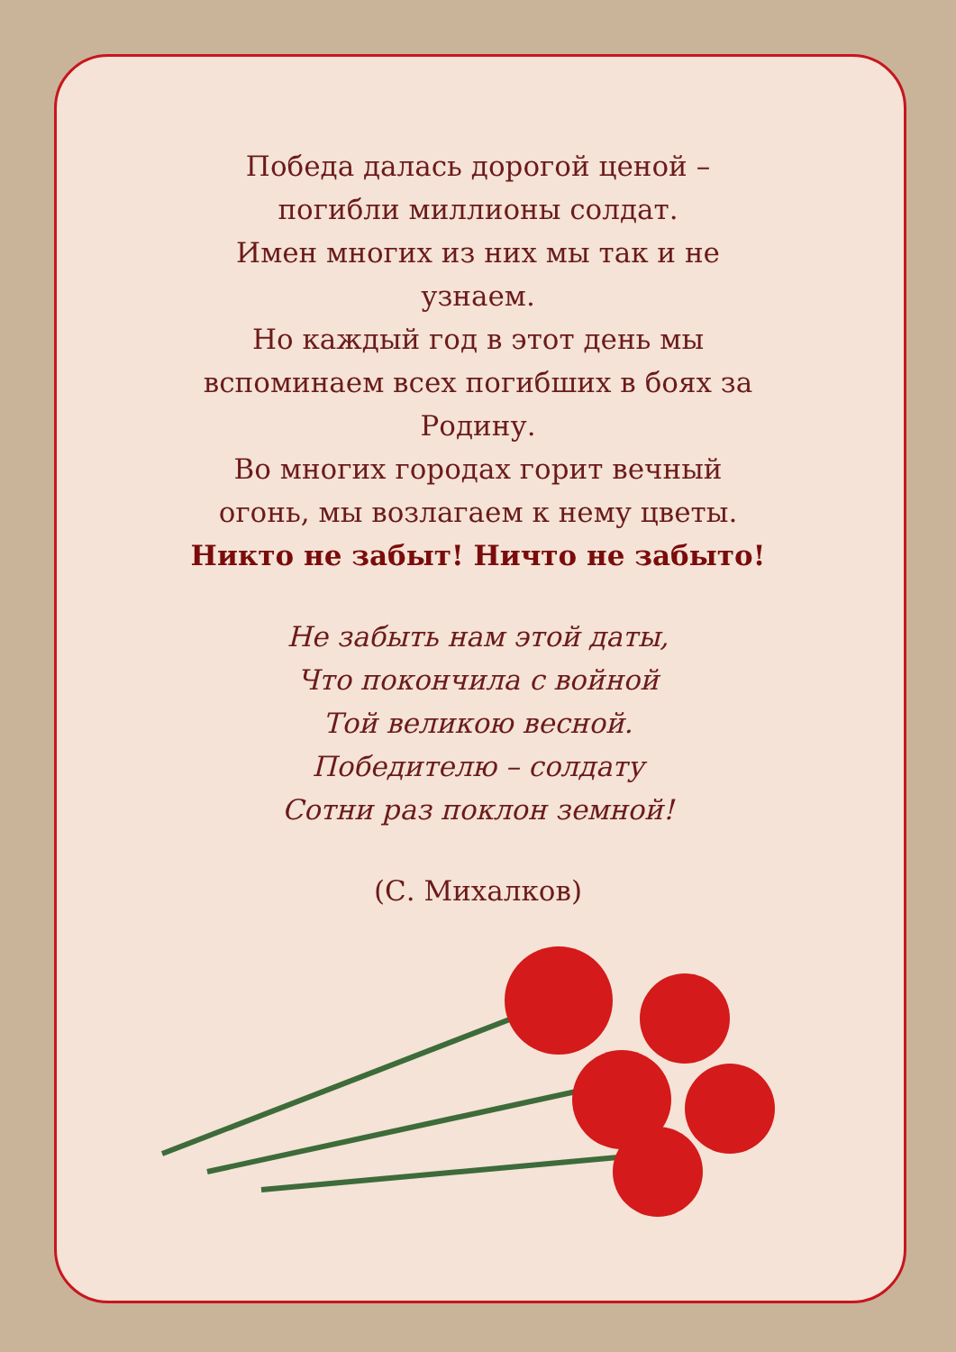Победа далась дорогой ценой –
погибли миллионы солдат.
Имен многих из них мы так и не
узнаем.
Но каждый год в этот день мы
вспоминаем всех погибших в боях за
Родину.
Во многих городах горит вечный
огонь, мы возлагаем к нему цветы.
Никто не забыт! Ничто не забыто!
Не забыть нам этой даты,
Что покончила с войной
Той великою весной.
Победителю – солдату
Сотни раз поклон земной!
(С. Михалков)